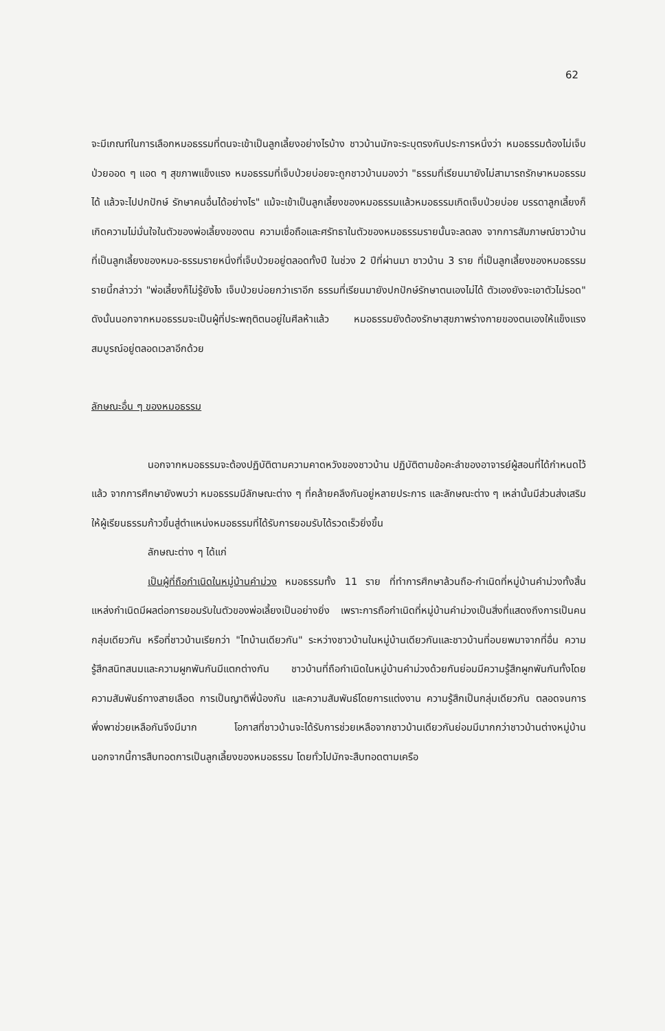62
จะมีเกณฑ์ในการเลือกหมอธรรมที่ตนจะเข้าเป็นลูกเลี้ยงอย่างไรบ้าง ชาวบ้านมักจะระบุตรงกันประการหนึ่งว่า หมอธรรมต้องไม่เจ็บป่วยออด ๆ แอด ๆ สุขภาพแข็งแรง หมอธรรมที่เจ็บป่วยบ่อยจะถูกชาวบ้านมองว่า "ธรรมที่เรียนมายังไม่สามารถรักษาหมอธรรมได้ แล้วจะไปปกปักษ์ รักษาคนอื่นได้อย่างไร" แม้จะเข้าเป็นลูกเลี้ยงของหมอธรรมแล้วหมอธรรมเกิดเจ็บป่วยบ่อย บรรดาลูกเลี้ยงก็เกิดความไม่มั่นใจในตัวของพ่อเลี้ยงของตน ความเชื่อถือและศรัทธาในตัวของหมอธรรมรายนั้นจะลดลง จากการสัมภาษณ์ชาวบ้านที่เป็นลูกเลี้ยงของหมอ-ธรรมรายหนึ่งที่เจ็บป่วยอยู่ตลอดทั้งปี ในช่วง 2 ปีที่ผ่านมา ชาวบ้าน 3 ราย ที่เป็นลูกเลี้ยงของหมอธรรมรายนี้กล่าวว่า "พ่อเลี้ยงก็ไม่รู้ยังไง เจ็บป่วยบ่อยกว่าเราอีก ธรรมที่เรียนมายังปกปักษ์รักษาตนเองไม่ได้ ตัวเองยังจะเอาตัวไม่รอด" ดังนั้นนอกจากหมอธรรมจะเป็นผู้ที่ประพฤติตนอยู่ในศีลห้าแล้ว หมอธรรมยังต้องรักษาสุขภาพร่างกายของตนเองให้แข็งแรงสมบูรณ์อยู่ตลอดเวลาอีกด้วย
ลักษณะอื่น ๆ ของหมอธรรม
นอกจากหมอธรรมจะต้องปฏิบัติตามความคาดหวังของชาวบ้าน ปฏิบัติตามข้อคะลำของอาจารย์ผู้สอนที่ได้กำหนดไว้แล้ว จากการศึกษายังพบว่า หมอธรรมมีลักษณะต่าง ๆ ที่คล้ายคลึงกันอยู่หลายประการ และลักษณะต่าง ๆ เหล่านั้นมีส่วนส่งเสริมให้ผู้เรียนธรรมก้าวขึ้นสู่ตำแหน่งหมอธรรมที่ได้รับการยอมรับได้รวดเร็วยิ่งขึ้น
ลักษณะต่าง ๆ ได้แก่
เป็นผู้ที่ถือกำเนิดในหมู่บ้านคำม่วง หมอธรรมทั้ง 11 ราย ที่ทำการศึกษาล้วนถือ-กำเนิดที่หมู่บ้านคำม่วงทั้งสิ้น แหล่งกำเนิดมีผลต่อการยอมรับในตัวของพ่อเลี้ยงเป็นอย่างยิ่ง เพราะการถือกำเนิดที่หมู่บ้านคำม่วงเป็นสิ่งที่แสดงถึงการเป็นคนกลุ่มเดียวกัน หรือที่ชาวบ้านเรียกว่า "ไทบ้านเดียวกัน" ระหว่างชาวบ้านในหมู่บ้านเดียวกันและชาวบ้านที่อบยพมาจากที่อื่น ความรู้สึกสนิทสนมและความผูกพันกันมีแตกต่างกัน ชาวบ้านที่ถือกำเนิดในหมู่บ้านคำม่วงด้วยกันย่อมมีความรู้สึกผูกพันกันทั้งโดยความสัมพันธ์ทางสายเลือด การเป็นญาติพี่น้องกัน และความสัมพันธ์โดยการแต่งงาน ความรู้สึกเป็นกลุ่มเดียวกัน ตลอดจนการพึ่งพาช่วยเหลือกันจึงมีมาก โอกาสที่ชาวบ้านจะได้รับการช่วยเหลือจากชาวบ้านเดียวกันย่อมมีมากกว่าชาวบ้านต่างหมู่บ้าน นอกจากนี้การสืบทอดการเป็นลูกเลี้ยงของหมอธรรม โดยทั่วไปมักจะสืบทอดตามเครือ